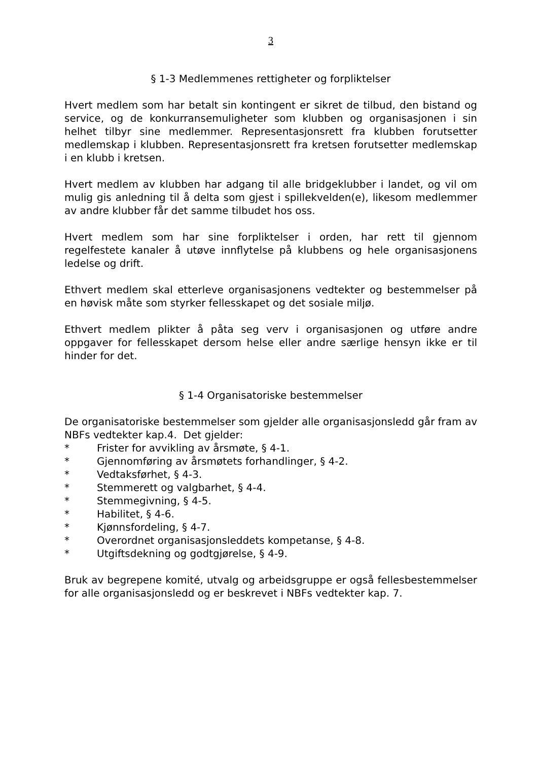3
§ 1-3 Medlemmenes rettigheter og forpliktelser
Hvert medlem som har betalt sin kontingent er sikret de tilbud, den bistand og service, og de konkurransemuligheter som klubben og organisasjonen i sin helhet tilbyr sine medlemmer. Representasjonsrett fra klubben forutsetter medlemskap i klubben. Representasjonsrett fra kretsen forutsetter medlemskap i en klubb i kretsen.
Hvert medlem av klubben har adgang til alle bridgeklubber i landet, og vil om mulig gis anledning til å delta som gjest i spillekvelden(e), likesom medlemmer av andre klubber får det samme tilbudet hos oss.
Hvert medlem som har sine forpliktelser i orden, har rett til gjennom regelfestete kanaler å utøve innflytelse på klubbens og hele organisasjonens ledelse og drift.
Ethvert medlem skal etterleve organisasjonens vedtekter og bestemmelser på en høvisk måte som styrker fellesskapet og det sosiale miljø.
Ethvert medlem plikter å påta seg verv i organisasjonen og utføre andre oppgaver for fellesskapet dersom helse eller andre særlige hensyn ikke er til hinder for det.
§ 1-4 Organisatoriske bestemmelser
De organisatoriske bestemmelser som gjelder alle organisasjonsledd går fram av NBFs vedtekter kap.4. Det gjelder:
* Frister for avvikling av årsmøte, § 4-1.
* Gjennomføring av årsmøtets forhandlinger, § 4-2.
* Vedtaksførhet, § 4-3.
* Stemmerett og valgbarhet, § 4-4.
* Stemmegivning, § 4-5.
* Habilitet, § 4-6.
* Kjønnsfordeling, § 4-7.
* Overordnet organisasjonsleddets kompetanse, § 4-8.
* Utgiftsdekning og godtgjørelse, § 4-9.
Bruk av begrepene komité, utvalg og arbeidsgruppe er også fellesbestemmelser for alle organisasjonsledd og er beskrevet i NBFs vedtekter kap. 7.